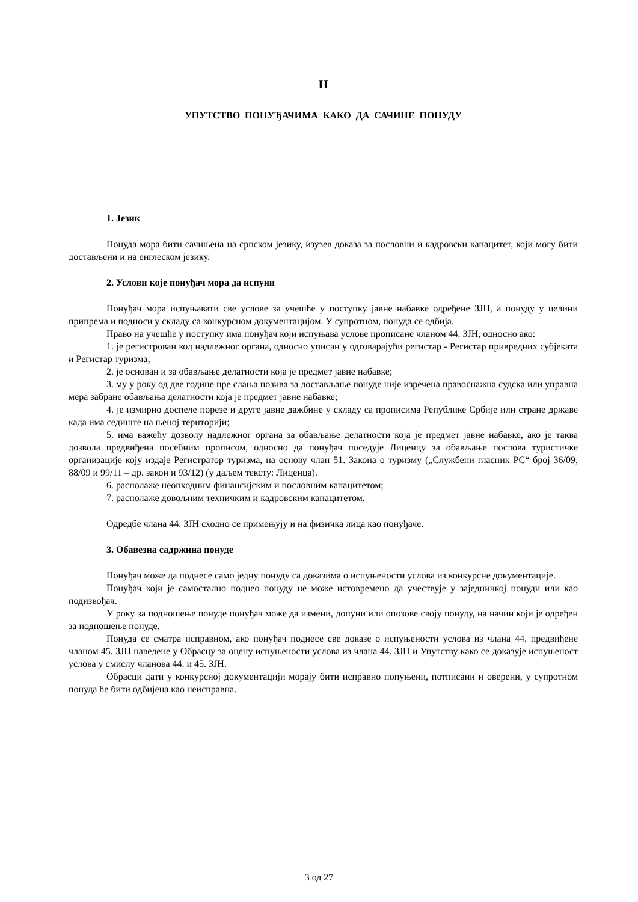II
УПУТСТВО ПОНУЂАЧИМА КАКО ДА САЧИНЕ ПОНУДУ
1. Језик
Понуда мора бити сачињена на српском језику, изузев доказа за пословни и кадровски капацитет, који могу бити достављени и на енглеском језику.
2. Услови које понуђач мора да испуни
Понуђач мора испуњавати све услове за учешће у поступку јавне набавке одређене ЗЈН, а понуду у целини припрема и подноси у складу са конкурсном документацијом. У супротном, понуда се одбија.
Право на учешће у поступку има понуђач који испуњава услове прописане чланом 44. ЗЈН, односно ако:
1. је регистрован код надлежног органа, односно уписан у одговарајући регистар - Регистар привредних субјеката и Регистар туризма;
2. је основан и за обављање делатности која је предмет јавне набавке;
3. му у року од две године пре слања позива за достављање понуде није изречена правоснажна судска или управна мера забране обављања делатности која је предмет јавне набавке;
4. је измирио доспеле порезе и друге јавне дажбине у складу са прописима Републике Србије или стране државе када има седиште на њеној територији;
5. има важећу дозволу надлежног органа за обављање делатности која је предмет јавне набавке, ако је таква дозвола предвиђена посебним прописом, односно да понуђач поседује Лиценцу за обављање послова туристичке организације коју издаје Регистратор туризма, на основу члан 51. Закона о туризму („Службени гласник РС“ број 36/09, 88/09 и 99/11 – др. закон и 93/12) (у даљем тексту: Лиценца).
6. располаже неопходним финансијским и пословним капацитетом;
7. располаже довољним техничким и кадровским капацитетом.
Одредбе члана 44. ЗЈН сходно се примењују и на физичка лица као понуђаче.
3. Обавезна садржина понуде
Понуђач може да поднесе само једну понуду са доказима о испуњености услова из конкурсне документације.
Понуђач који је самостално поднео понуду не може истовремено да учествује у заједничкој понуди или као подизвођач.
У року за подношење понуде понуђач може да измени, допуни или опозове своју понуду, на начин који је одређен за подношење понуде.
Понуда се сматра исправном, ако понуђач поднесе све доказе о испуњености услова из члана 44. предвиђене чланом 45. ЗЈН наведене у Обрасцу за оцену испуњености услова из члана 44. ЗЈН и Упутству како се доказује испуњеност услова у смислу чланова 44. и 45. ЗЈН.
Обрасци дати у конкурсној документацији морају бити исправно попуњени, потписани и оверени, у супротном понуда ће бити одбијена као неисправна.
3 од 27